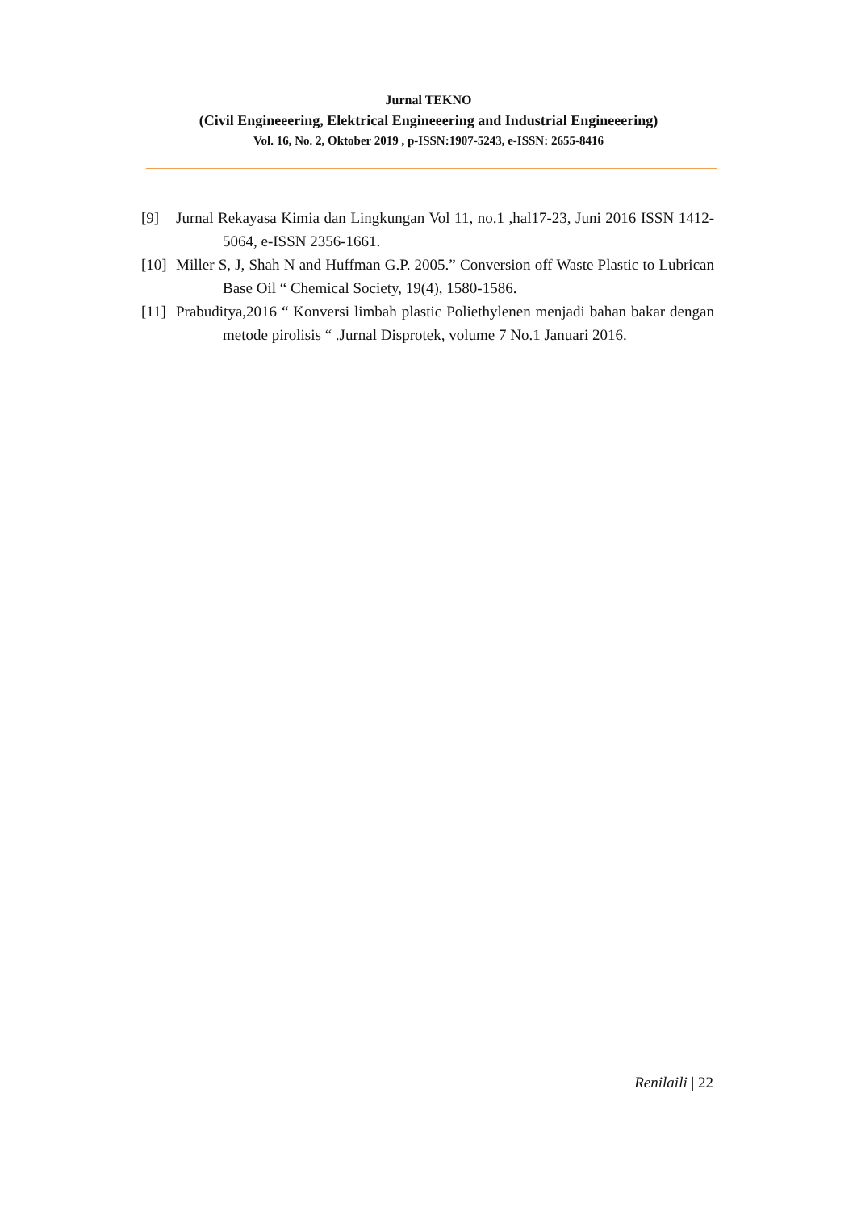Jurnal TEKNO
(Civil Engineeering, Elektrical Engineeering and Industrial Engineeering)
Vol. 16, No. 2, Oktober 2019 , p-ISSN:1907-5243, e-ISSN: 2655-8416
[9] Jurnal Rekayasa Kimia dan Lingkungan Vol 11, no.1 ,hal17-23, Juni 2016 ISSN 1412-5064, e-ISSN 2356-1661.
[10] Miller S, J, Shah N and Huffman G.P. 2005.” Conversion off Waste Plastic to Lubrican Base Oil “ Chemical Society, 19(4), 1580-1586.
[11] Prabuditya,2016 “ Konversi limbah plastic Poliethylenen menjadi bahan bakar dengan metode pirolisis “ .Jurnal Disprotek, volume 7 No.1 Januari 2016.
Renilaili | 22